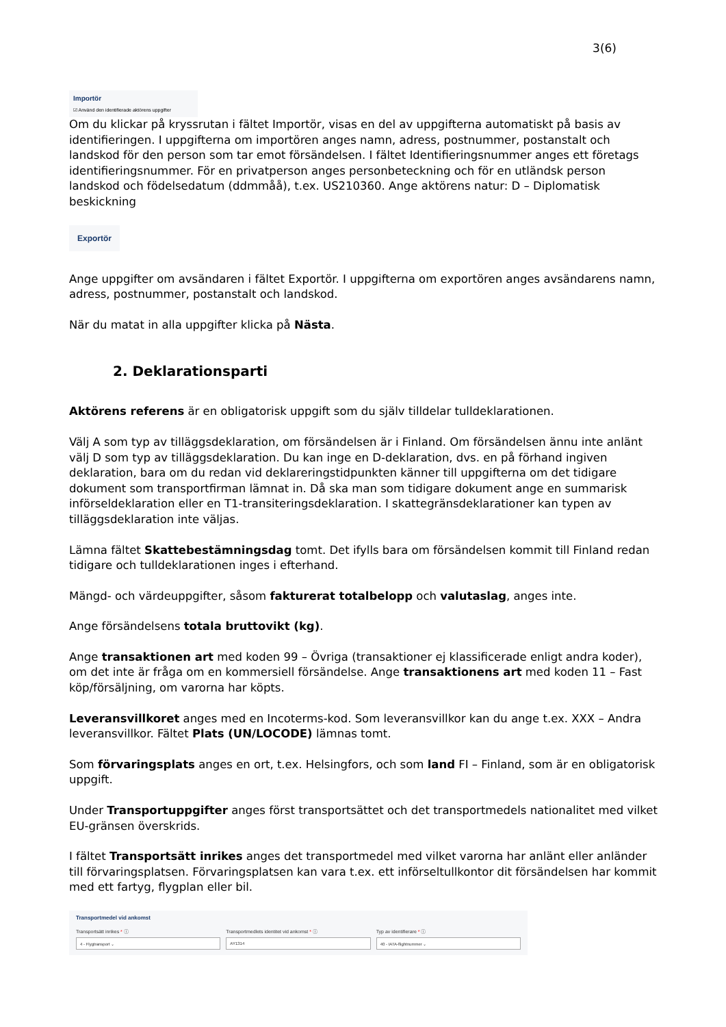3(6)
Importör
☑ Använd den identifierade aktörens uppgifter
Om du klickar på kryssrutan i fältet Importör, visas en del av uppgifterna automatiskt på basis av identifieringen. I uppgifterna om importören anges namn, adress, postnummer, postanstalt och landskod för den person som tar emot försändelsen. I fältet Identifieringsnummer anges ett företags identifieringsnummer. För en privatperson anges personbeteckning och för en utländsk person landskod och födelsedatum (ddmmåå), t.ex. US210360. Ange aktörens natur: D – Diplomatisk beskickning
Exportör
Ange uppgifter om avsändaren i fältet Exportör. I uppgifterna om exportören anges avsändarens namn, adress, postnummer, postanstalt och landskod.
När du matat in alla uppgifter klicka på Nästa.
2. Deklarationsparti
Aktörens referens är en obligatorisk uppgift som du själv tilldelar tulldeklarationen.
Välj A som typ av tilläggsdeklaration, om försändelsen är i Finland. Om försändelsen ännu inte anlänt välj D som typ av tilläggsdeklaration. Du kan inge en D-deklaration, dvs. en på förhand ingiven deklaration, bara om du redan vid deklareringstidpunkten känner till uppgifterna om det tidigare dokument som transportfirman lämnat in. Då ska man som tidigare dokument ange en summarisk införseldeklaration eller en T1-transiteringsdeklaration. I skattegränsdeklarationer kan typen av tilläggsdeklaration inte väljas.
Lämna fältet Skattebestämningsdag tomt. Det ifylls bara om försändelsen kommit till Finland redan tidigare och tulldeklarationen inges i efterhand.
Mängd- och värdeuppgifter, såsom fakturerat totalbelopp och valutaslag, anges inte.
Ange försändelsens totala bruttovikt (kg).
Ange transaktionen art med koden 99 – Övriga (transaktioner ej klassificerade enligt andra koder), om det inte är fråga om en kommersiell försändelse. Ange transaktionens art med koden 11 – Fast köp/försäljning, om varorna har köpts.
Leveransvillkoret anges med en Incoterms-kod. Som leveransvillkor kan du ange t.ex. XXX – Andra leveransvillkor. Fältet Plats (UN/LOCODE) lämnas tomt.
Som förvaringsplats anges en ort, t.ex. Helsingfors, och som land FI – Finland, som är en obligatorisk uppgift.
Under Transportuppgifter anges först transportsättet och det transportmedels nationalitet med vilket EU-gränsen överskrids.
I fältet Transportsätt inrikes anges det transportmedel med vilket varorna har anlänt eller anländer till förvaringsplatsen. Förvaringsplatsen kan vara t.ex. ett införseltullkontor dit försändelsen har kommit med ett fartyg, flygplan eller bil.
Transportmedel vid ankomst
Transportsätt inrikes * ⓘ
4 - Flygtransport ⌄
Transportmedlets identitet vid ankomst * ⓘ
AY1314
Typ av identifierare * ⓘ
40 - IATA-flightnummer ⌄